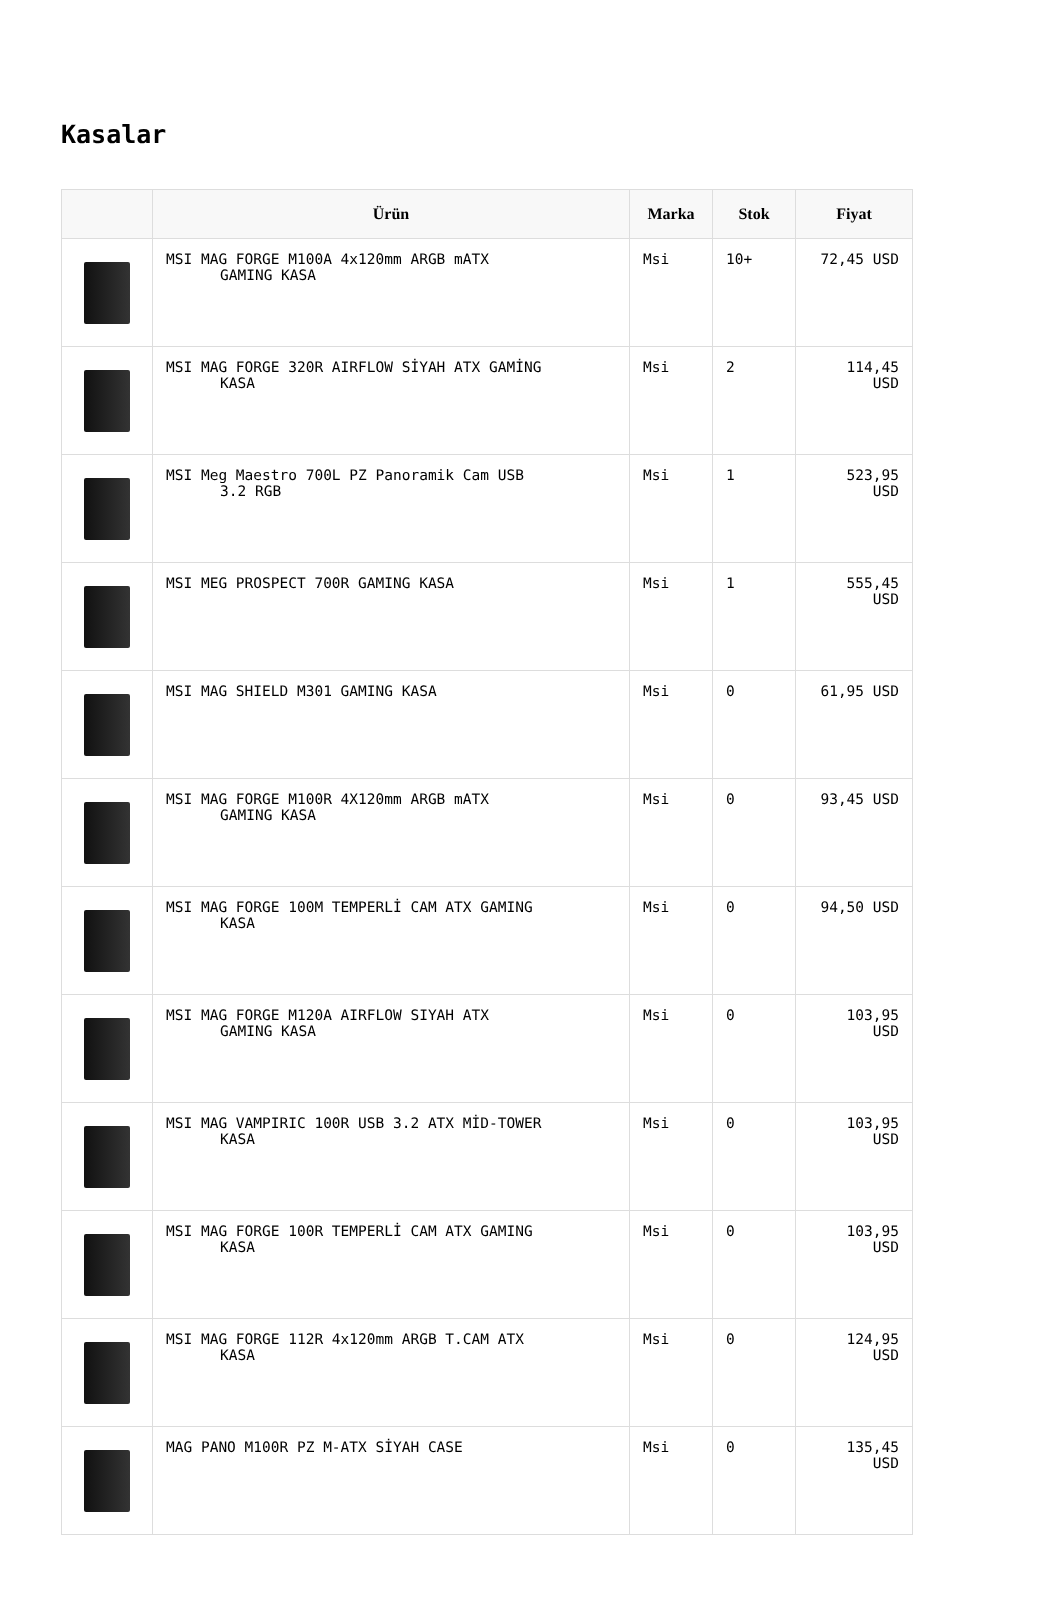Kasalar
| | Ürün | Marka | Stok | Fiyat |
| --- | --- | --- | --- | --- |
| | MSI MAG FORGE M100A 4x120mm ARGB mATX GAMING KASA | Msi | 10+ | 72,45 USD |
| | MSI MAG FORGE 320R AIRFLOW SİYAH ATX GAMİNG KASA | Msi | 2 | 114,45 USD |
| | MSI Meg Maestro 700L PZ Panoramik Cam USB 3.2 RGB | Msi | 1 | 523,95 USD |
| | MSI MEG PROSPECT 700R GAMING KASA | Msi | 1 | 555,45 USD |
| | MSI MAG SHIELD M301 GAMING KASA | Msi | 0 | 61,95 USD |
| | MSI MAG FORGE M100R 4X120mm ARGB mATX GAMING KASA | Msi | 0 | 93,45 USD |
| | MSI MAG FORGE 100M TEMPERLİ CAM ATX GAMING KASA | Msi | 0 | 94,50 USD |
| | MSI MAG FORGE M120A AIRFLOW SIYAH ATX GAMING KASA | Msi | 0 | 103,95 USD |
| | MSI MAG VAMPIRIC 100R USB 3.2 ATX MİD-TOWER KASA | Msi | 0 | 103,95 USD |
| | MSI MAG FORGE 100R TEMPERLİ CAM ATX GAMING KASA | Msi | 0 | 103,95 USD |
| | MSI MAG FORGE 112R 4x120mm ARGB T.CAM ATX KASA | Msi | 0 | 124,95 USD |
| | MAG PANO M100R PZ M-ATX SİYAH CASE | Msi | 0 | 135,45 USD |